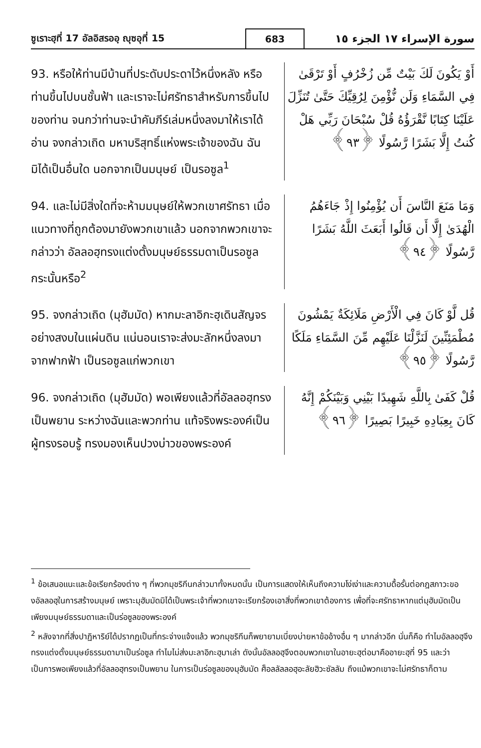ซูเราะฮฺที่ 17 อัลอิสรออฺ ญุซอุที่ 15
683
سورة الإسراء ١٧ الجزء ١٥
93. หรือให้ท่านมีบ้านที่ประดับประดาไว้หนึ่งหลัง หรือท่านขึ้นไปบนชั้นฟ้า และเราจะไม่ศรัทธาสำหรับการขึ้นไปของท่าน จนกว่าท่านจะนำคัมภีร์เล่มหนึ่งลงมาให้เราได้อ่าน จงกล่าวเถิด มหาบริสุทธิ์แห่งพระเจ้าของฉัน ฉันมิได้เป็นอื่นใด นอกจากเป็นมนุษย์ เป็นรอซูล<sup>1</sup>
أَوْ يَكُونَ لَكَ بَيْتٌ مِّن زُخْرُفٍ أَوْ تَرْقَىٰ فِي السَّمَاءِ وَلَن نُّؤْمِنَ لِرُقِيِّكَ حَتَّىٰ تُنَزِّلَ عَلَيْنَا كِتَابًا نَّقْرَؤُهُ قُلْ سُبْحَانَ رَبِّي هَلْ كُنتُ إِلَّا بَشَرًا رَّسُولًا ﴿٩٣﴾
94. และไม่มีสิ่งใดที่จะห้ามมนุษย์ให้พวกเขาศรัทธา เมื่อแนวทางที่ถูกต้องมายังพวกเขาแล้ว นอกจากพวกเขาจะกล่าวว่า อัลลอฮฺทรงแต่งตั้งมนุษย์ธรรมดาเป็นรอซูลกระนั้นหรือ<sup>2</sup>
وَمَا مَنَعَ النَّاسَ أَن يُؤْمِنُوا إِذْ جَاءَهُمُ الْهُدَىٰ إِلَّا أَن قَالُوا أَبَعَثَ اللَّهُ بَشَرًا رَّسُولًا ﴿٩٤﴾
95. จงกล่าวเถิด (มุฮัมมัด) หากมะลาอิกะฮฺเดินสัญจรอย่างสงบในแผ่นดิน แน่นอนเราจะส่งมะลักหนึ่งลงมาจากฟากฟ้า เป็นรอซูลแก่พวกเขา
قُل لَّوْ كَانَ فِي الْأَرْضِ مَلَائِكَةٌ يَمْشُونَ مُطْمَئِنِّينَ لَنَزَّلْنَا عَلَيْهِم مِّنَ السَّمَاءِ مَلَكًا رَّسُولًا ﴿٩٥﴾
96. จงกล่าวเถิด (มุฮัมมัด) พอเพียงแล้วที่อัลลอฮฺทรงเป็นพยาน ระหว่างฉันและพวกท่าน แท้จริงพระองค์เป็นผู้ทรงรอบรู้ ทรงมองเห็นปวงบ่าวของพระองค์
قُلْ كَفَىٰ بِاللَّهِ شَهِيدًا بَيْنِي وَبَيْنَكُمْ إِنَّهُ كَانَ بِعِبَادِهِ خَبِيرًا بَصِيرًا ﴿٩٦﴾
<sup>1</sup> ข้อเสนอแนะและข้อเรียกร้องต่าง ๆ ที่พวกมุชริกีนกล่าวมาทั้งหมดนั้น เป็นการแสดงให้เห็นถึงความโง่เง่าและความดื้อรั้นต่อกฎสภาวะของอัลลอฮฺในการสร้างมนุษย์ เพราะมุฮัมมัดมิได้เป็นพระเจ้าที่พวกเขาจะเรียกร้องเอาสิ่งที่พวกเขาต้องการ เพื่อที่จะศรัทธาหากแต่มุฮัมมัดเป็นเพียงมนุษย์ธรรมดาและเป็นร่อซูลของพระองค์
<sup>2</sup> หลังจากที่สิ่งปาฏิหาริย์ได้ปรากฏเป็นที่กระจ่างแจ้งแล้ว พวกมุชริกีนก็พยายามเบี่ยงบ่ายหาข้ออ้างอื่น ๆ มากล่าวอีก นั่นก็คือ ทำไมอัลลอฮฺจึงทรงแต่งตั้งมนุษย์ธรรมดามาเป็นร่อซูล ทำไมไม่ส่งมะลาอิกะฮฺมาเล่า ดังนั้นอัลลอฮฺจึงตอบพวกเขาในอายะฮฺต่อมาคืออายะฮฺที่ 95 และว่าเป็นการพอเพียงแล้วที่อัลลอฮฺทรงเป็นพยาน ในการเป็นร่อซูลของมุฮัมมัด ศ็อลลัลลอฮุอะลัยฮิวะซัลลัม ถึงแม้พวกเขาจะไม่ศรัทธาก็ตาม